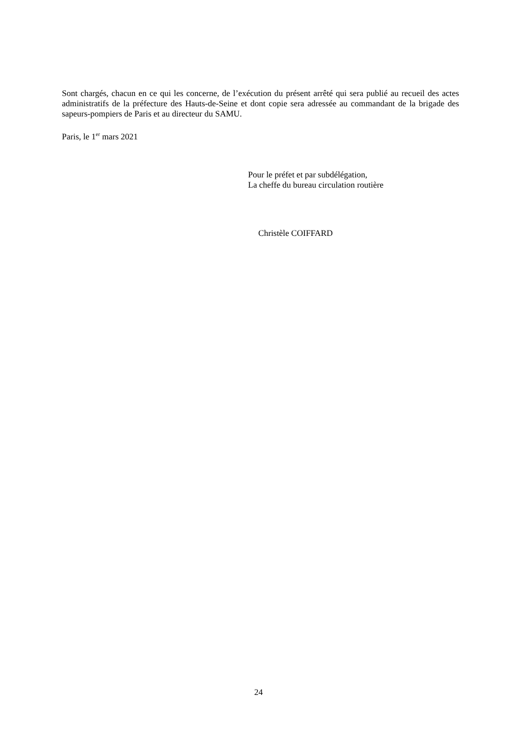Sont chargés, chacun en ce qui les concerne, de l’exécution du présent arrêté qui sera publié au recueil des actes administratifs de la préfecture des Hauts-de-Seine et dont copie sera adressée au commandant de la brigade des sapeurs-pompiers de Paris et au directeur du SAMU.
Paris, le 1<sup>er</sup> mars 2021
Pour le préfet et par subdélégation,
La cheffe du bureau circulation routière
Christèle COIFFARD
24